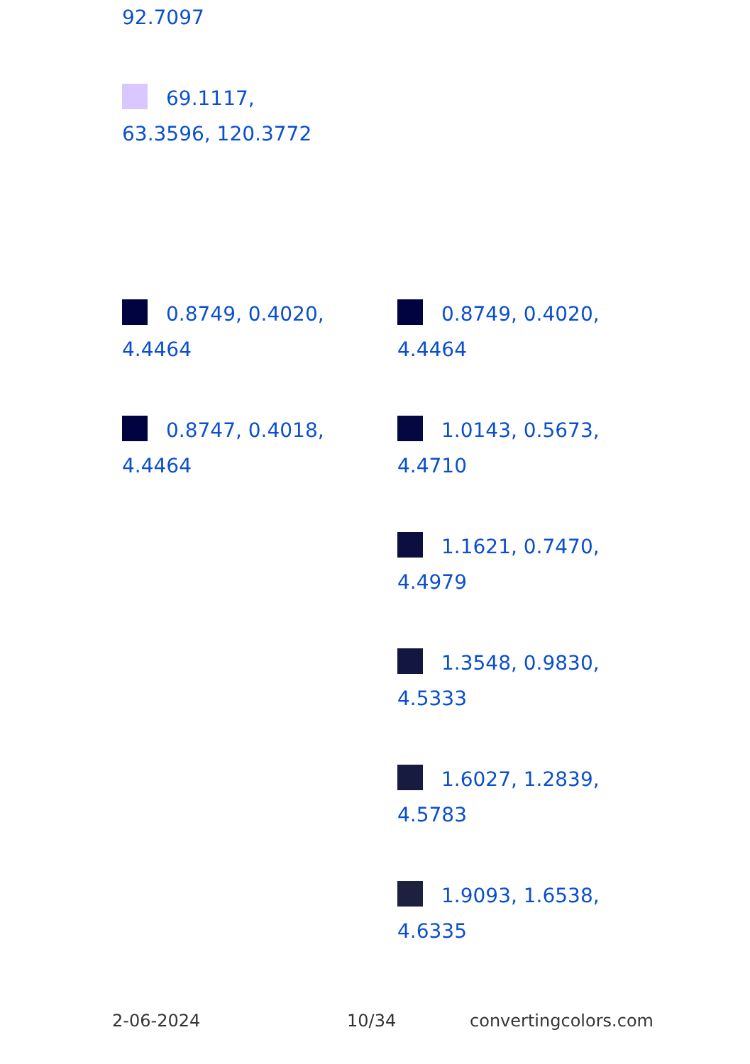92.7097
69.1117, 63.3596, 120.3772
0.8749, 0.4020, 4.4464
0.8749, 0.4020, 4.4464
0.8747, 0.4018, 4.4464
1.0143, 0.5673, 4.4710
1.1621, 0.7470, 4.4979
1.3548, 0.9830, 4.5333
1.6027, 1.2839, 4.5783
1.9093, 1.6538, 4.6335
2-06-2024 10/34 convertingcolors.com